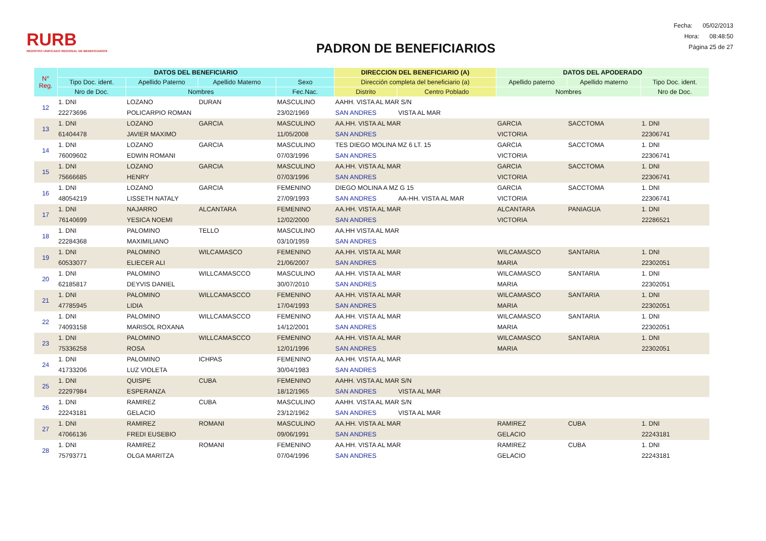RURB
REGISTRO UNIFICADO REGIONAL DE BENEFICIARIOS
PADRON DE BENEFICIARIOS
Fecha: 05/02/2013
Hora: 08:48:50
Página 25 de 27
| N° Reg. | DATOS DEL BENEFICIARIO | | | | DIRECCION DEL BENEFICIARIO (A) | | DATOS DEL APODERADO | | |
| --- | --- | --- | --- | --- | --- | --- | --- | --- | --- |
| | Tipo Doc. ident. | Apellido Paterno | Apellido Materno | Sexo | Dirección completa del beneficiario (a) | | Apellido paterno | Apellido materno | Tipo Doc. ident. |
| | Nro de Doc. | Nombres | | Fec.Nac. | Distrito | Centro Poblado | Nombres | | Nro de Doc. |
| 12 | 1. DNI | LOZANO | DURAN | MASCULINO | AAHH. VISTA AL MAR S/N | | | | |
| | 22273696 | POLICARPIO ROMAN | | 23/02/1969 | SAN ANDRES | VISTA AL MAR | | | |
| 13 | 1. DNI | LOZANO | GARCIA | MASCULINO | AA.HH. VISTA AL MAR | | GARCIA | SACCTOMA | 1. DNI |
| | 61404478 | JAVIER MAXIMO | | 11/05/2008 | SAN ANDRES | | VICTORIA | | 22306741 |
| 14 | 1. DNI | LOZANO | GARCIA | MASCULINO | TES DIEGO MOLINA MZ 6 LT. 15 | | GARCIA | SACCTOMA | 1. DNI |
| | 76009602 | EDWIN ROMANI | | 07/03/1996 | SAN ANDRES | | VICTORIA | | 22306741 |
| 15 | 1. DNI | LOZANO | GARCIA | MASCULINO | AA.HH. VISTA AL MAR | | GARCIA | SACCTOMA | 1. DNI |
| | 75666685 | HENRY | | 07/03/1996 | SAN ANDRES | | VICTORIA | | 22306741 |
| 16 | 1. DNI | LOZANO | GARCIA | FEMENINO | DIEGO MOLINA A MZ G 15 | | GARCIA | SACCTOMA | 1. DNI |
| | 48054219 | LISSETH NATALY | | 27/09/1993 | SAN ANDRES | AA-HH. VISTA AL MAR | VICTORIA | | 22306741 |
| 17 | 1. DNI | NAJARRO | ALCANTARA | FEMENINO | AA.HH. VISTA AL MAR | | ALCANTARA | PANIAGUA | 1. DNI |
| | 76140699 | YESICA NOEMI | | 12/02/2000 | SAN ANDRES | | VICTORIA | | 22286521 |
| 18 | 1. DNI | PALOMINO | TELLO | MASCULINO | AA.HH VISTA AL MAR | | | | |
| | 22284368 | MAXIMILIANO | | 03/10/1959 | SAN ANDRES | | | | |
| 19 | 1. DNI | PALOMINO | WILCAMASCO | FEMENINO | AA.HH. VISTA AL MAR | | WILCAMASCO | SANTARIA | 1. DNI |
| | 60533077 | ELIECER ALI | | 21/06/2007 | SAN ANDRES | | MARIA | | 22302051 |
| 20 | 1. DNI | PALOMINO | WILLCAMASCCO | MASCULINO | AA.HH. VISTA AL MAR | | WILCAMASCO | SANTARIA | 1. DNI |
| | 62185817 | DEYVIS DANIEL | | 30/07/2010 | SAN ANDRES | | MARIA | | 22302051 |
| 21 | 1. DNI | PALOMINO | WILLCAMASCCO | FEMENINO | AA.HH. VISTA AL MAR | | WILCAMASCO | SANTARIA | 1. DNI |
| | 47785945 | LIDIA | | 17/04/1993 | SAN ANDRES | | MARIA | | 22302051 |
| 22 | 1. DNI | PALOMINO | WILLCAMASCCO | FEMENINO | AA.HH. VISTA AL MAR | | WILCAMASCO | SANTARIA | 1. DNI |
| | 74093158 | MARISOL ROXANA | | 14/12/2001 | SAN ANDRES | | MARIA | | 22302051 |
| 23 | 1. DNI | PALOMINO | WILLCAMASCCO | FEMENINO | AA.HH. VISTA AL MAR | | WILCAMASCO | SANTARIA | 1. DNI |
| | 75336258 | ROSA | | 12/01/1996 | SAN ANDRES | | MARIA | | 22302051 |
| 24 | 1. DNI | PALOMINO | ICHPAS | FEMENINO | AA.HH. VISTA AL MAR | | | | |
| | 41733206 | LUZ VIOLETA | | 30/04/1983 | SAN ANDRES | | | | |
| 25 | 1. DNI | QUISPE | CUBA | FEMENINO | AAHH. VISTA AL MAR S/N | | | | |
| | 22297984 | ESPERANZA | | 18/12/1965 | SAN ANDRES | VISTA AL MAR | | | |
| 26 | 1. DNI | RAMIREZ | CUBA | MASCULINO | AAHH. VISTA AL MAR S/N | | | | |
| | 22243181 | GELACIO | | 23/12/1962 | SAN ANDRES | VISTA AL MAR | | | |
| 27 | 1. DNI | RAMIREZ | ROMANI | MASCULINO | AA.HH. VISTA AL MAR | | RAMIREZ | CUBA | 1. DNI |
| | 47066136 | FREDI EUSEBIO | | 09/06/1991 | SAN ANDRES | | GELACIO | | 22243181 |
| 28 | 1. DNI | RAMIREZ | ROMANI | FEMENINO | AA.HH. VISTA AL MAR | | RAMIREZ | CUBA | 1. DNI |
| | 75793771 | OLGA MARITZA | | 07/04/1996 | SAN ANDRES | | GELACIO | | 22243181 |